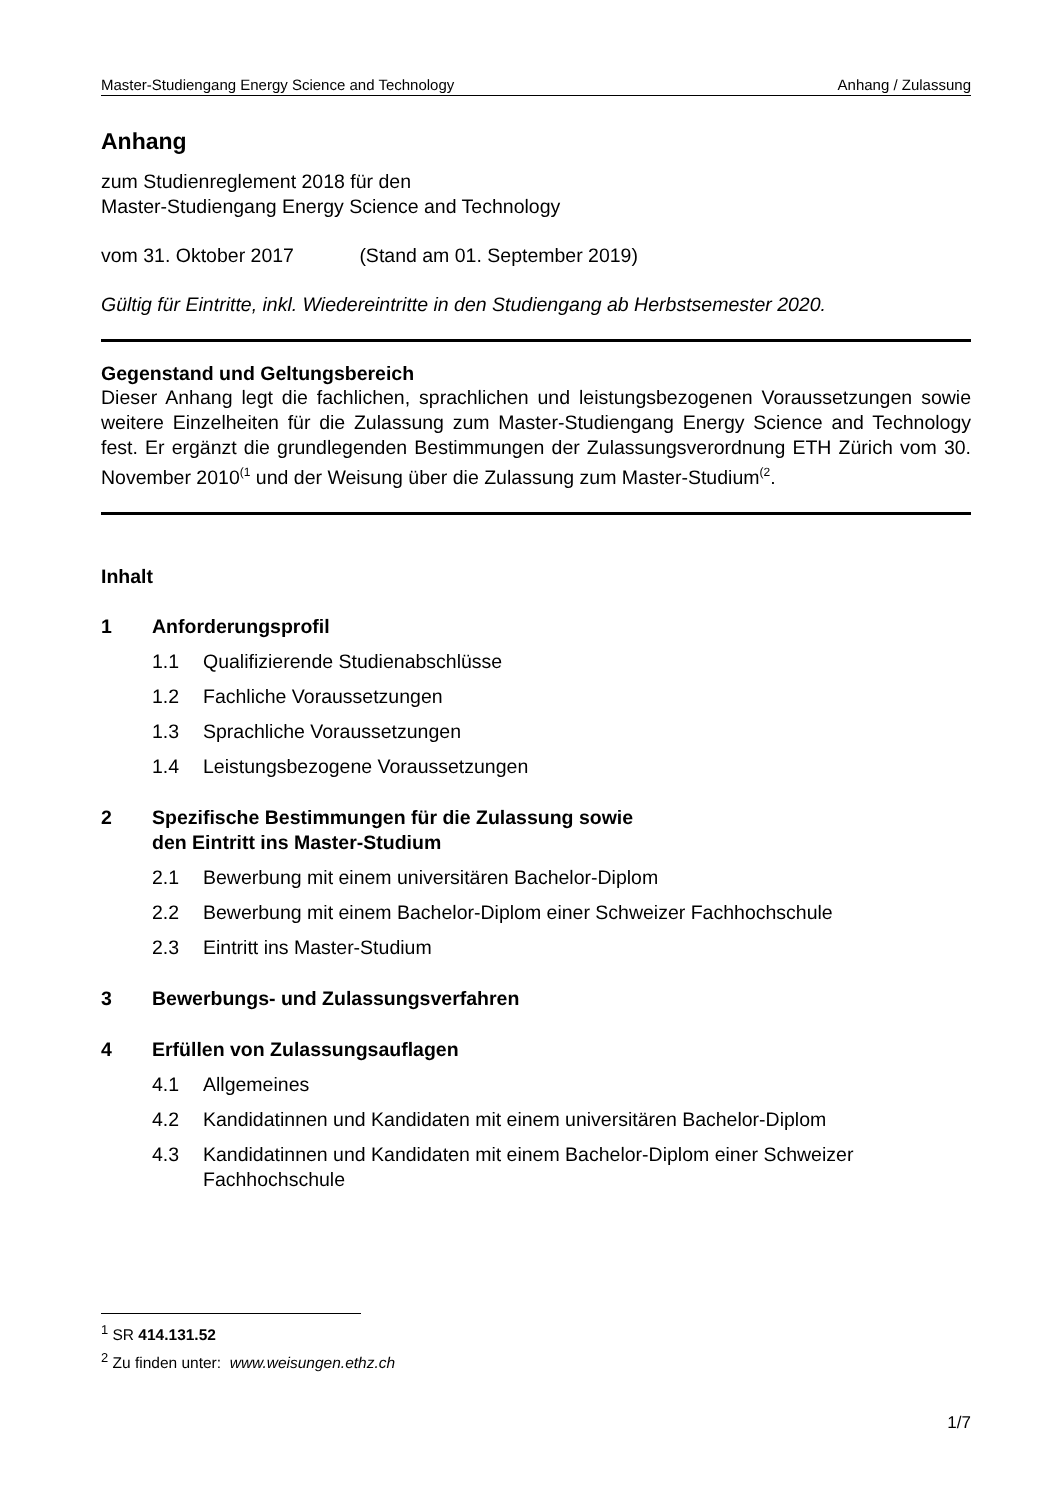Master-Studiengang Energy Science and Technology Anhang / Zulassung
Anhang
zum Studienreglement 2018 für den
Master-Studiengang Energy Science and Technology
vom 31. Oktober 2017 (Stand am 01. September 2019)
Gültig für Eintritte, inkl. Wiedereintritte in den Studiengang ab Herbstsemester 2020.
Gegenstand und Geltungsbereich
Dieser Anhang legt die fachlichen, sprachlichen und leistungsbezogenen Voraussetzungen sowie weitere Einzelheiten für die Zulassung zum Master-Studiengang Energy Science and Technology fest. Er ergänzt die grundlegenden Bestimmungen der Zulassungsverordnung ETH Zürich vom 30. November 2010<sup>(1</sup> und der Weisung über die Zulassung zum Master-Studium<sup>(2</sup>.
Inhalt
1 Anforderungsprofil
1.1 Qualifizierende Studienabschlüsse
1.2 Fachliche Voraussetzungen
1.3 Sprachliche Voraussetzungen
1.4 Leistungsbezogene Voraussetzungen
2 Spezifische Bestimmungen für die Zulassung sowie
den Eintritt ins Master-Studium
2.1 Bewerbung mit einem universitären Bachelor-Diplom
2.2 Bewerbung mit einem Bachelor-Diplom einer Schweizer Fachhochschule
2.3 Eintritt ins Master-Studium
3 Bewerbungs- und Zulassungsverfahren
4 Erfüllen von Zulassungsauflagen
4.1 Allgemeines
4.2 Kandidatinnen und Kandidaten mit einem universitären Bachelor-Diplom
4.3 Kandidatinnen und Kandidaten mit einem Bachelor-Diplom einer Schweizer Fachhochschule
<sup>1</sup> SR 414.131.52
<sup>2</sup> Zu finden unter: www.weisungen.ethz.ch
1/7